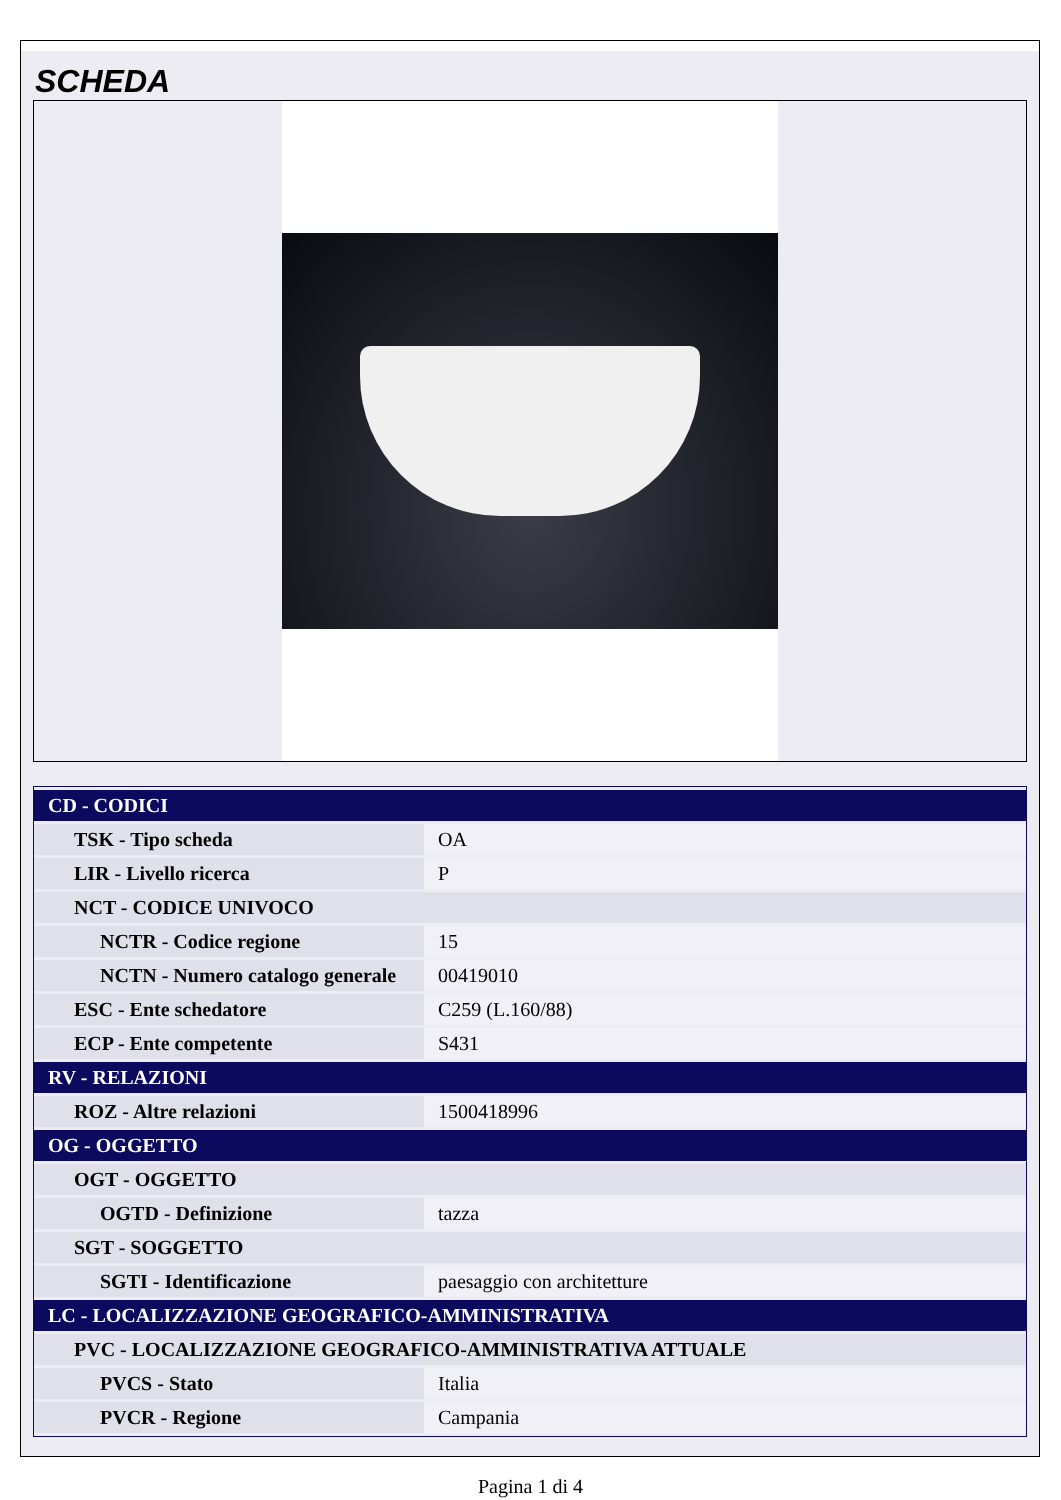SCHEDA
| CD - CODICI | |
| --- | --- |
| TSK - Tipo scheda | OA |
| LIR - Livello ricerca | P |
| NCT - CODICE UNIVOCO | |
| NCTR - Codice regione | 15 |
| NCTN - Numero catalogo generale | 00419010 |
| ESC - Ente schedatore | C259 (L.160/88) |
| ECP - Ente competente | S431 |
| RV - RELAZIONI | |
| ROZ - Altre relazioni | 1500418996 |
| OG - OGGETTO | |
| OGT - OGGETTO | |
| OGTD - Definizione | tazza |
| SGT - SOGGETTO | |
| SGTI - Identificazione | paesaggio con architetture |
| LC - LOCALIZZAZIONE GEOGRAFICO-AMMINISTRATIVA | |
| PVC - LOCALIZZAZIONE GEOGRAFICO-AMMINISTRATIVA ATTUALE | |
| PVCS - Stato | Italia |
| PVCR - Regione | Campania |
Pagina 1 di 4